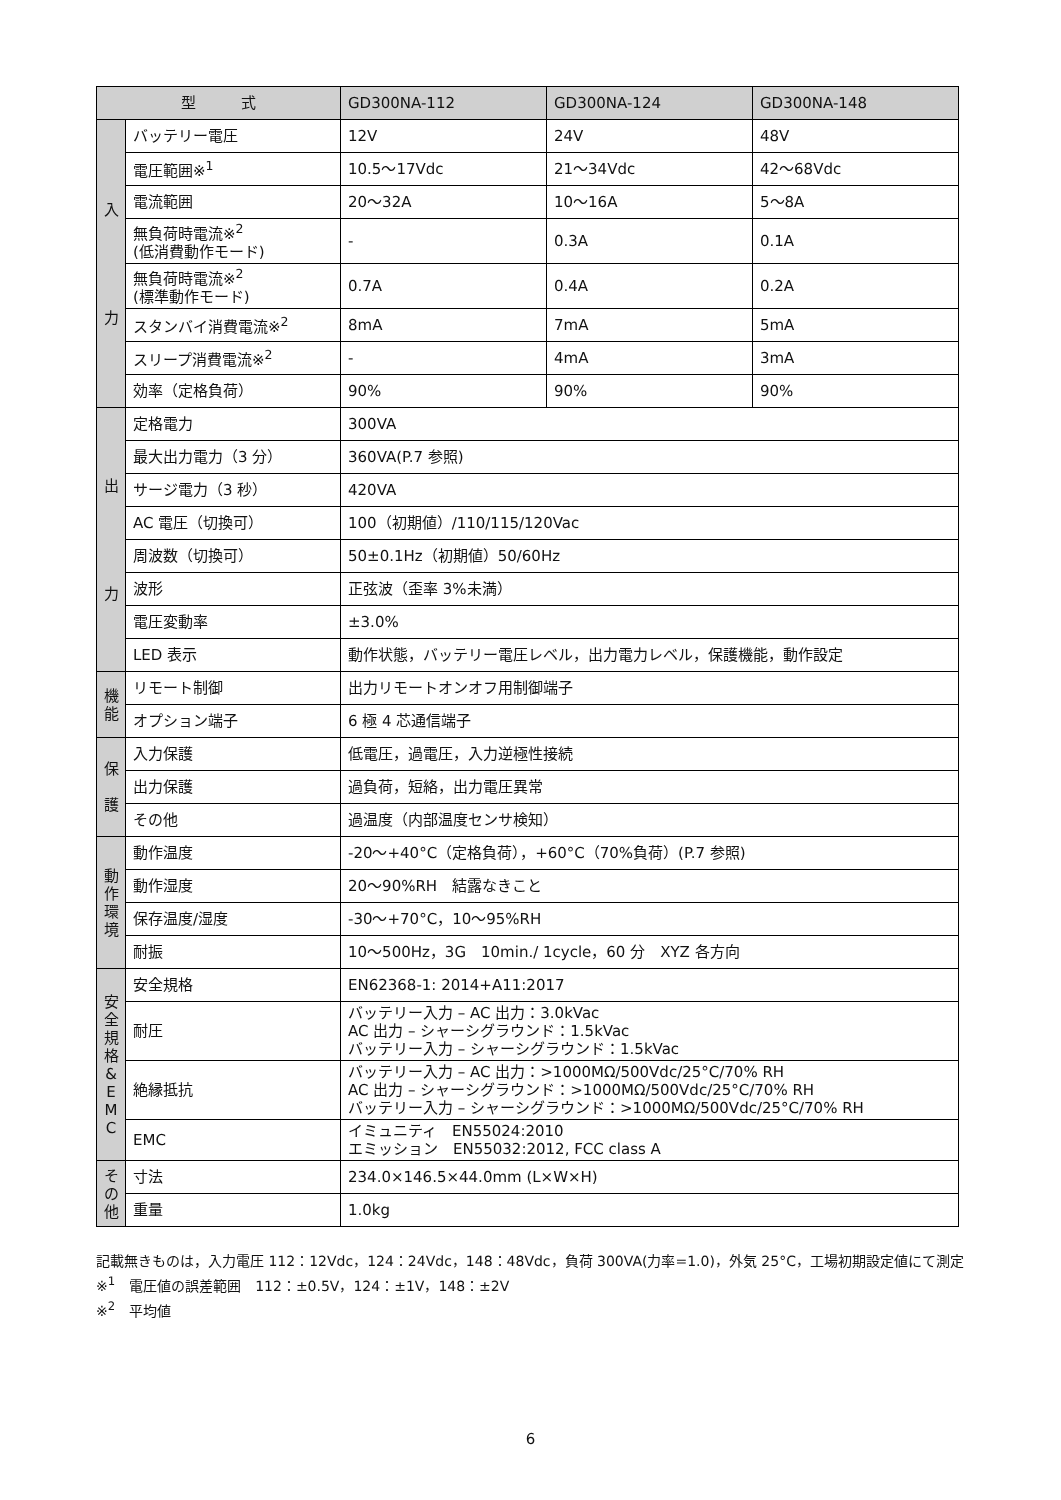| 型 式 | | GD300NA-112 | GD300NA-124 | GD300NA-148 |
| --- | --- | --- | --- | --- |
| 入 力 | バッテリー電圧 | 12V | 24V | 48V |
| | 電圧範囲※<sup>1</sup> | 10.5～17Vdc | 21～34Vdc | 42～68Vdc |
| | 電流範囲 | 20～32A | 10～16A | 5～8A |
| | 無負荷時電流※<sup>2</sup> (低消費動作モード) | - | 0.3A | 0.1A |
| | 無負荷時電流※<sup>2</sup> (標準動作モード) | 0.7A | 0.4A | 0.2A |
| | スタンバイ消費電流※<sup>2</sup> | 8mA | 7mA | 5mA |
| | スリープ消費電流※<sup>2</sup> | - | 4mA | 3mA |
| | 効率（定格負荷） | 90% | 90% | 90% |
| 出 力 | 定格電力 | 300VA | | |
| | 最大出力電力（3 分） | 360VA(P.7 参照) | | |
| | サージ電力（3 秒） | 420VA | | |
| | AC 電圧（切換可） | 100（初期値）/110/115/120Vac | | |
| | 周波数（切換可） | 50±0.1Hz（初期値）50/60Hz | | |
| | 波形 | 正弦波（歪率 3%未満） | | |
| | 電圧変動率 | ±3.0% | | |
| | LED 表示 | 動作状態，バッテリー電圧レベル，出力電力レベル，保護機能，動作設定 | | |
| 機 能 | リモート制御 | 出力リモートオンオフ用制御端子 | | |
| | オプション端子 | 6 極 4 芯通信端子 | | |
| 保 護 | 入力保護 | 低電圧，過電圧，入力逆極性接続 | | |
| | 出力保護 | 過負荷，短絡，出力電圧異常 | | |
| | その他 | 過温度（内部温度センサ検知） | | |
| 動 作 環 境 | 動作温度 | -20～+40°C（定格負荷），+60°C（70%負荷）(P.7 参照) | | |
| | 動作湿度 | 20～90%RH 結露なきこと | | |
| | 保存温度/湿度 | -30～+70°C，10～95%RH | | |
| | 耐振 | 10～500Hz，3G 10min./ 1cycle，60 分 XYZ 各方向 | | |
| 安 全 規 格 & E M C | 安全規格 | EN62368-1: 2014+A11:2017 | | |
| | 耐圧 | バッテリー入力 – AC 出力：3.0kVac AC 出力 – シャーシグラウンド：1.5kVac バッテリー入力 – シャーシグラウンド：1.5kVac | | |
| | 絶縁抵抗 | バッテリー入力 – AC 出力：>1000MΩ/500Vdc/25°C/70% RH AC 出力 – シャーシグラウンド：>1000MΩ/500Vdc/25°C/70% RH バッテリー入力 – シャーシグラウンド：>1000MΩ/500Vdc/25°C/70% RH | | |
| | EMC | イミュニティ EN55024:2010 エミッション EN55032:2012, FCC class A | | |
| そ の 他 | 寸法 | 234.0×146.5×44.0mm (L×W×H) | | |
| | 重量 | 1.0kg | | |
記載無きものは，入力電圧 112：12Vdc，124：24Vdc，148：48Vdc，負荷 300VA(力率=1.0)，外気 25°C，工場初期設定値にて測定
※<sup>1</sup>　電圧値の誤差範囲　112：±0.5V，124：±1V，148：±2V
※<sup>2</sup>　平均値
6